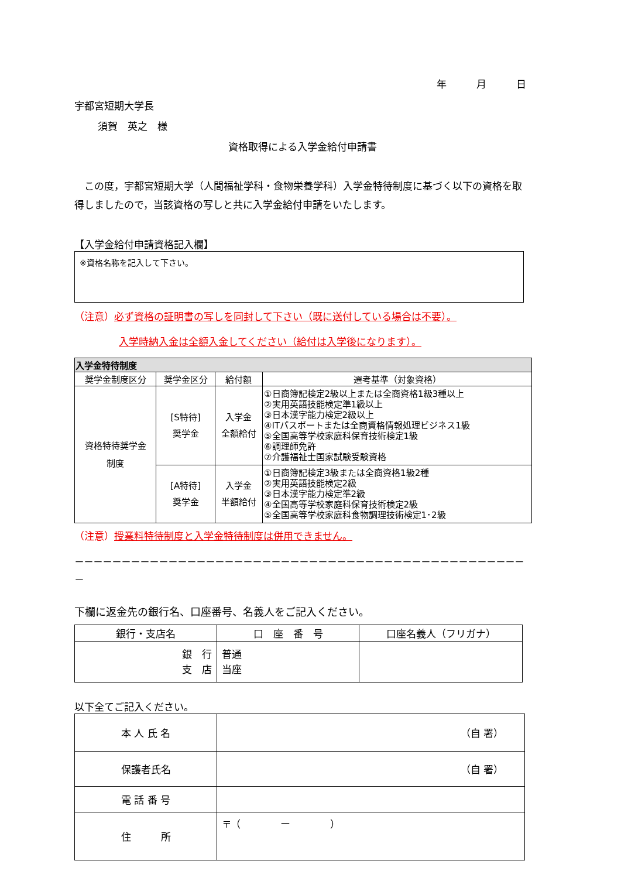年　　　月　　　日
宇都宮短期大学長
須賀　英之　様
資格取得による入学金給付申請書
　この度，宇都宮短期大学（人間福祉学科・食物栄養学科）入学金特待制度に基づく以下の資格を取得しましたので，当該資格の写しと共に入学金給付申請をいたします。
【入学金給付申請資格記入欄】
※資格名称を記入して下さい。
（注意）必ず資格の証明書の写しを同封して下さい（既に送付している場合は不要）。
入学時納入金は全額入金してください（給付は入学後になります）。
| 入学金特待制度 | | | |
| --- | --- | --- | --- |
| 奨学金制度区分 | 奨学金区分 | 給付額 | 選考基準（対象資格） |
| 資格特待奨学金 制度 | [S特待] 奨学金 | 入学金 全額給付 | ①日商簿記検定2級以上または全商資格1級3種以上 ②実用英語技能検定準1級以上 ③日本漢字能力検定2級以上 ④ITパスポートまたは全商資格情報処理ビジネス1級 ⑤全国高等学校家庭科保育技術検定1級 ⑥調理師免許 ⑦介護福祉士国家試験受験資格 |
| | [A特待] 奨学金 | 入学金 半額給付 | ①日商簿記検定3級または全商資格1級2種 ②実用英語技能検定2級 ③日本漢字能力検定準2級 ④全国高等学校家庭科保育技術検定2級 ⑤全国高等学校家庭科食物調理技術検定1･2級 |
（注意）授業料特待制度と入学金特待制度は併用できません。
－－－－－－－－－－－－－－－－－－－－－－－－－－－－－－－－－－－－－－－－－－－－－－－－－
下欄に返金先の銀行名、口座番号、名義人をご記入ください。
| 銀行・支店名 | 口 座 番 号 | 口座名義人（フリガナ） |
| --- | --- | --- |
| 銀 行 支 店 | 普通 当座 | |
以下全てご記入ください。
| 本 人 氏 名 | （自 署） |
| 保護者氏名 | （自 署） |
| 電 話 番 号 | |
| 住 所 | 〒（ ー ） |